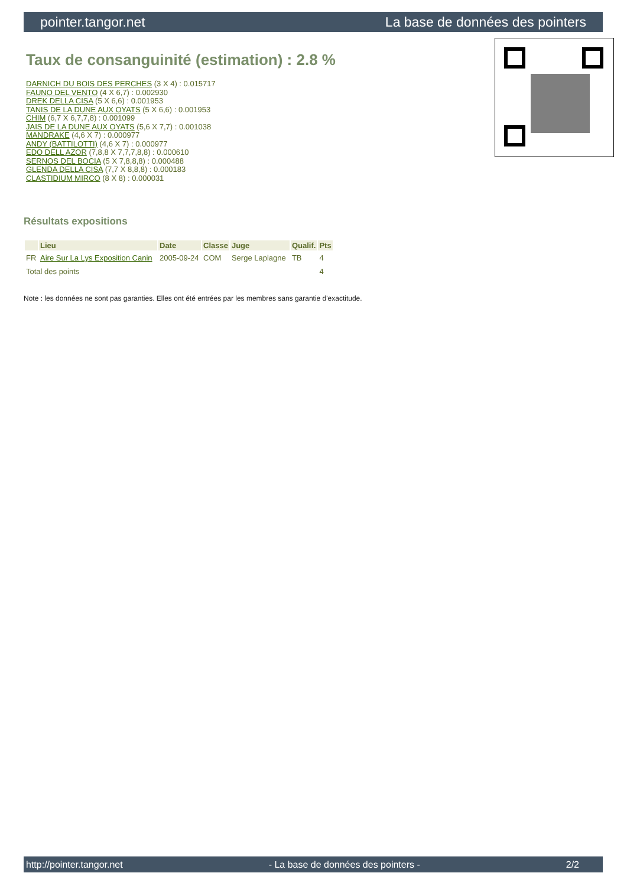pointer.tangor.net La base de données des pointers
Taux de consanguinité (estimation) : 2.8 %
DARNICH DU BOIS DES PERCHES (3 X 4) : 0.015717
FAUNO DEL VENTO (4 X 6,7) : 0.002930
DREK DELLA CISA (5 X 6,6) : 0.001953
TANIS DE LA DUNE AUX OYATS (5 X 6,6) : 0.001953
CHIM (6,7 X 6,7,7,8) : 0.001099
JAIS DE LA DUNE AUX OYATS (5,6 X 7,7) : 0.001038
MANDRAKE (4,6 X 7) : 0.000977
ANDY (BATTILOTTI) (4,6 X 7) : 0.000977
EDO DELL AZOR (7,8,8 X 7,7,7,8,8) : 0.000610
SERNOS DEL BOCIA (5 X 7,8,8,8) : 0.000488
GLENDA DELLA CISA (7,7 X 8,8,8) : 0.000183
CLASTIDIUM MIRCO (8 X 8) : 0.000031
Résultats expositions
| | Lieu | Date | Classe | Juge | Qualif. | Pts |
| --- | --- | --- | --- | --- | --- | --- |
| FR | Aire Sur La Lys Exposition Canin | 2005-09-24 | COM | Serge Laplagne | TB | 4 |
| Total des points | | | | | | 4 |
Note : les données ne sont pas garanties. Elles ont été entrées par les membres sans garantie d'exactitude.
http://pointer.tangor.net - La base de données des pointers - 2/2